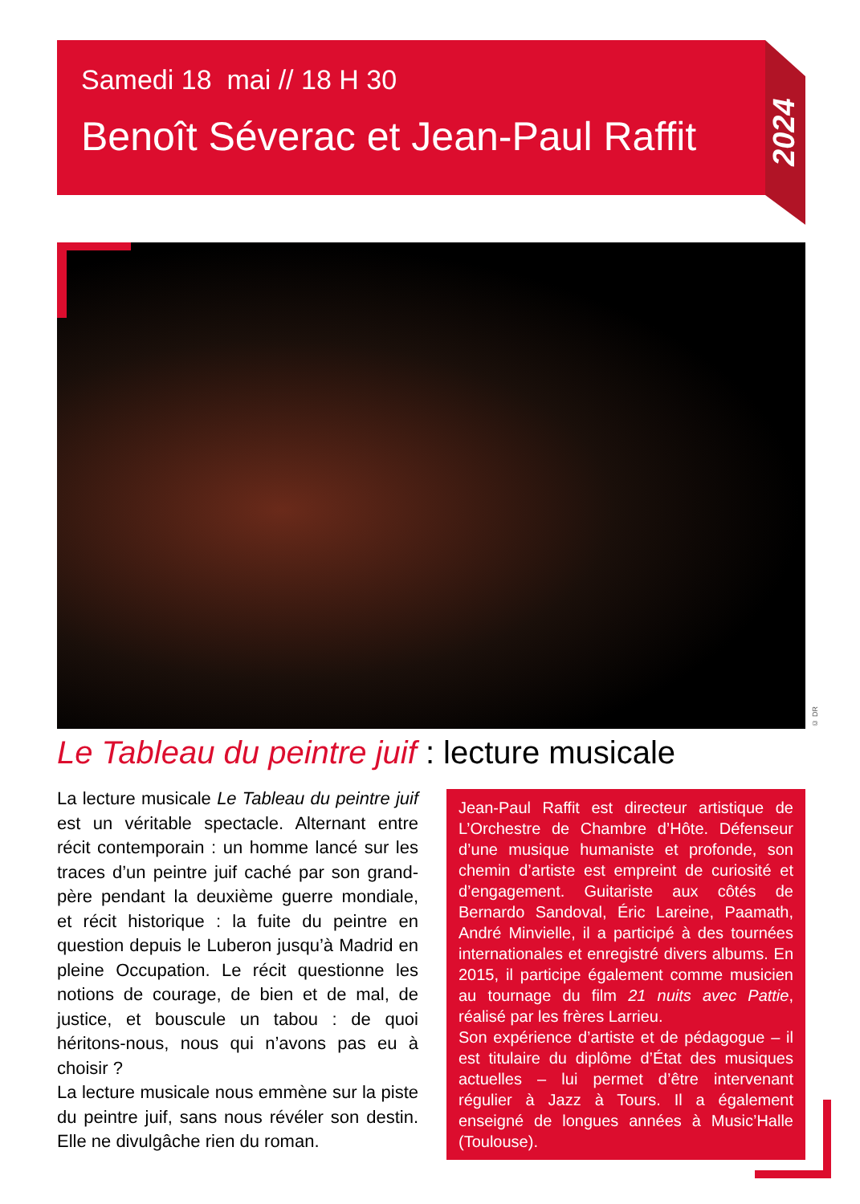2024
Samedi 18 mai // 18 H 30
Benoît Séverac et Jean-Paul Raffit
© DR
Le Tableau du peintre juif : lecture musicale
La lecture musicale Le Tableau du peintre juif est un véritable spectacle. Alternant entre récit contemporain : un homme lancé sur les traces d’un peintre juif caché par son grand-père pendant la deuxième guerre mondiale, et récit historique : la fuite du peintre en question depuis le Luberon jusqu’à Madrid en pleine Occupation. Le récit questionne les notions de courage, de bien et de mal, de justice, et bouscule un tabou : de quoi héritons-nous, nous qui n’avons pas eu à choisir ?
La lecture musicale nous emmène sur la piste du peintre juif, sans nous révéler son destin. Elle ne divulgâche rien du roman.
Jean-Paul Raffit est directeur artistique de L’Orchestre de Chambre d’Hôte. Défenseur d’une musique humaniste et profonde, son chemin d’artiste est empreint de curiosité et d’engagement. Guitariste aux côtés de Bernardo Sandoval, Éric Lareine, Paamath, André Minvielle, il a participé à des tournées internationales et enregistré divers albums. En 2015, il participe également comme musicien au tournage du film 21 nuits avec Pattie, réalisé par les frères Larrieu.
Son expérience d’artiste et de pédagogue – il est titulaire du diplôme d’État des musiques actuelles – lui permet d’être intervenant régulier à Jazz à Tours. Il a également enseigné de longues années à Music’Halle (Toulouse).